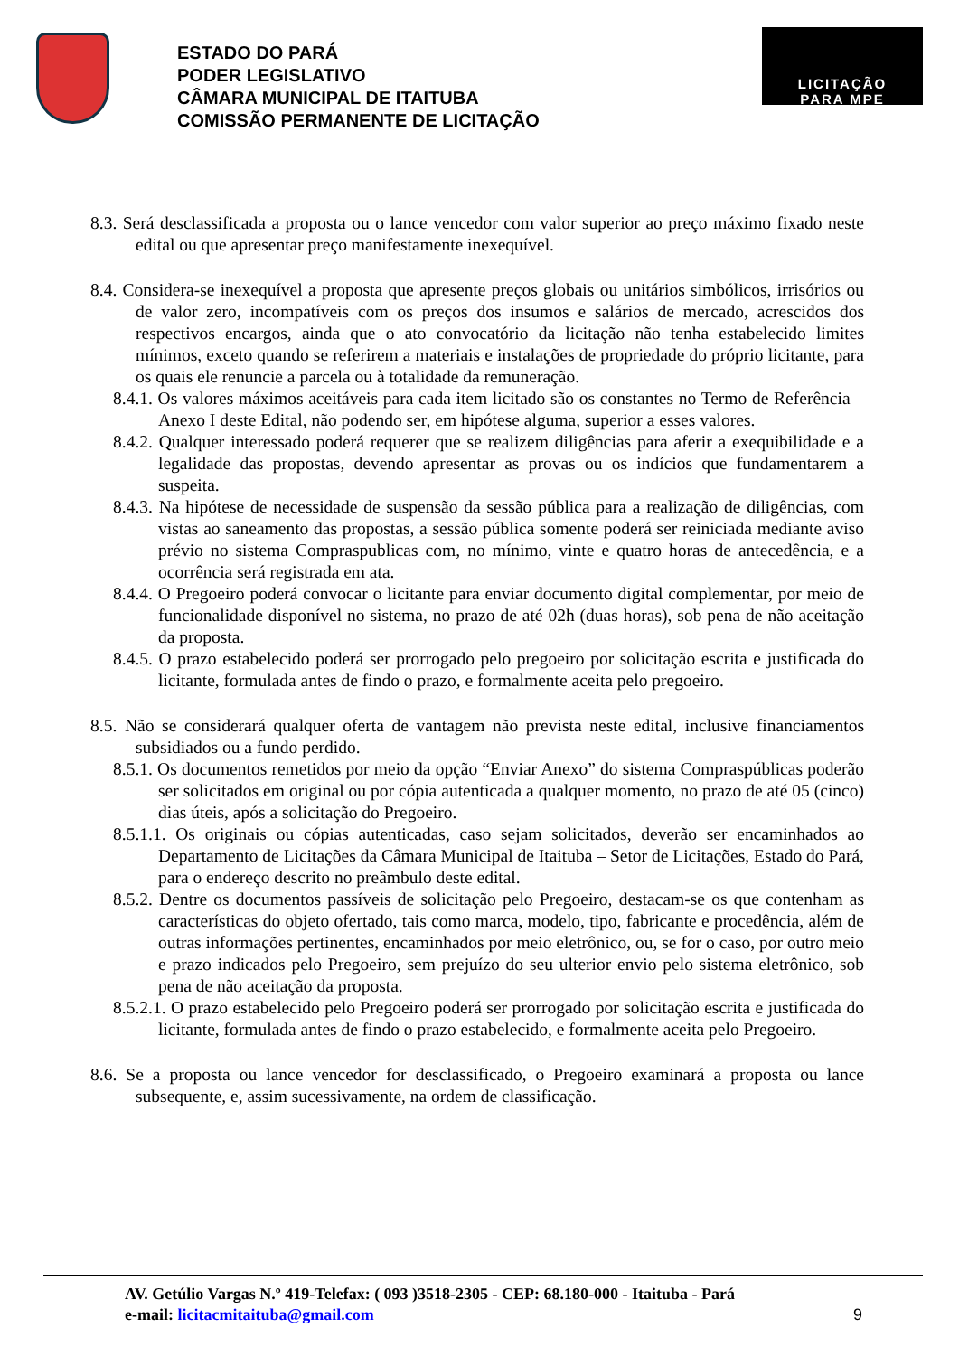ESTADO DO PARÁ
PODER LEGISLATIVO
CÂMARA MUNICIPAL DE ITAITUBA
COMISSÃO PERMANENTE DE LICITAÇÃO
LICITAÇÃO
PARA MPE
8.3. Será desclassificada a proposta ou o lance vencedor com valor superior ao preço máximo fixado neste edital ou que apresentar preço manifestamente inexequível.
8.4. Considera-se inexequível a proposta que apresente preços globais ou unitários simbólicos, irrisórios ou de valor zero, incompatíveis com os preços dos insumos e salários de mercado, acrescidos dos respectivos encargos, ainda que o ato convocatório da licitação não tenha estabelecido limites mínimos, exceto quando se referirem a materiais e instalações de propriedade do próprio licitante, para os quais ele renuncie a parcela ou à totalidade da remuneração.
8.4.1. Os valores máximos aceitáveis para cada item licitado são os constantes no Termo de Referência – Anexo I deste Edital, não podendo ser, em hipótese alguma, superior a esses valores.
8.4.2. Qualquer interessado poderá requerer que se realizem diligências para aferir a exequibilidade e a legalidade das propostas, devendo apresentar as provas ou os indícios que fundamentarem a suspeita.
8.4.3. Na hipótese de necessidade de suspensão da sessão pública para a realização de diligências, com vistas ao saneamento das propostas, a sessão pública somente poderá ser reiniciada mediante aviso prévio no sistema Compraspublicas com, no mínimo, vinte e quatro horas de antecedência, e a ocorrência será registrada em ata.
8.4.4. O Pregoeiro poderá convocar o licitante para enviar documento digital complementar, por meio de funcionalidade disponível no sistema, no prazo de até 02h (duas horas), sob pena de não aceitação da proposta.
8.4.5. O prazo estabelecido poderá ser prorrogado pelo pregoeiro por solicitação escrita e justificada do licitante, formulada antes de findo o prazo, e formalmente aceita pelo pregoeiro.
8.5. Não se considerará qualquer oferta de vantagem não prevista neste edital, inclusive financiamentos subsidiados ou a fundo perdido.
8.5.1. Os documentos remetidos por meio da opção “Enviar Anexo” do sistema Compraspúblicas poderão ser solicitados em original ou por cópia autenticada a qualquer momento, no prazo de até 05 (cinco) dias úteis, após a solicitação do Pregoeiro.
8.5.1.1. Os originais ou cópias autenticadas, caso sejam solicitados, deverão ser encaminhados ao Departamento de Licitações da Câmara Municipal de Itaituba – Setor de Licitações, Estado do Pará, para o endereço descrito no preâmbulo deste edital.
8.5.2. Dentre os documentos passíveis de solicitação pelo Pregoeiro, destacam-se os que contenham as características do objeto ofertado, tais como marca, modelo, tipo, fabricante e procedência, além de outras informações pertinentes, encaminhados por meio eletrônico, ou, se for o caso, por outro meio e prazo indicados pelo Pregoeiro, sem prejuízo do seu ulterior envio pelo sistema eletrônico, sob pena de não aceitação da proposta.
8.5.2.1. O prazo estabelecido pelo Pregoeiro poderá ser prorrogado por solicitação escrita e justificada do licitante, formulada antes de findo o prazo estabelecido, e formalmente aceita pelo Pregoeiro.
8.6. Se a proposta ou lance vencedor for desclassificado, o Pregoeiro examinará a proposta ou lance subsequente, e, assim sucessivamente, na ordem de classificação.
AV. Getúlio Vargas N.º 419-Telefax: ( 093 )3518-2305 - CEP: 68.180-000 - Itaituba - Pará
e-mail: licitacmitaituba@gmail.com 9